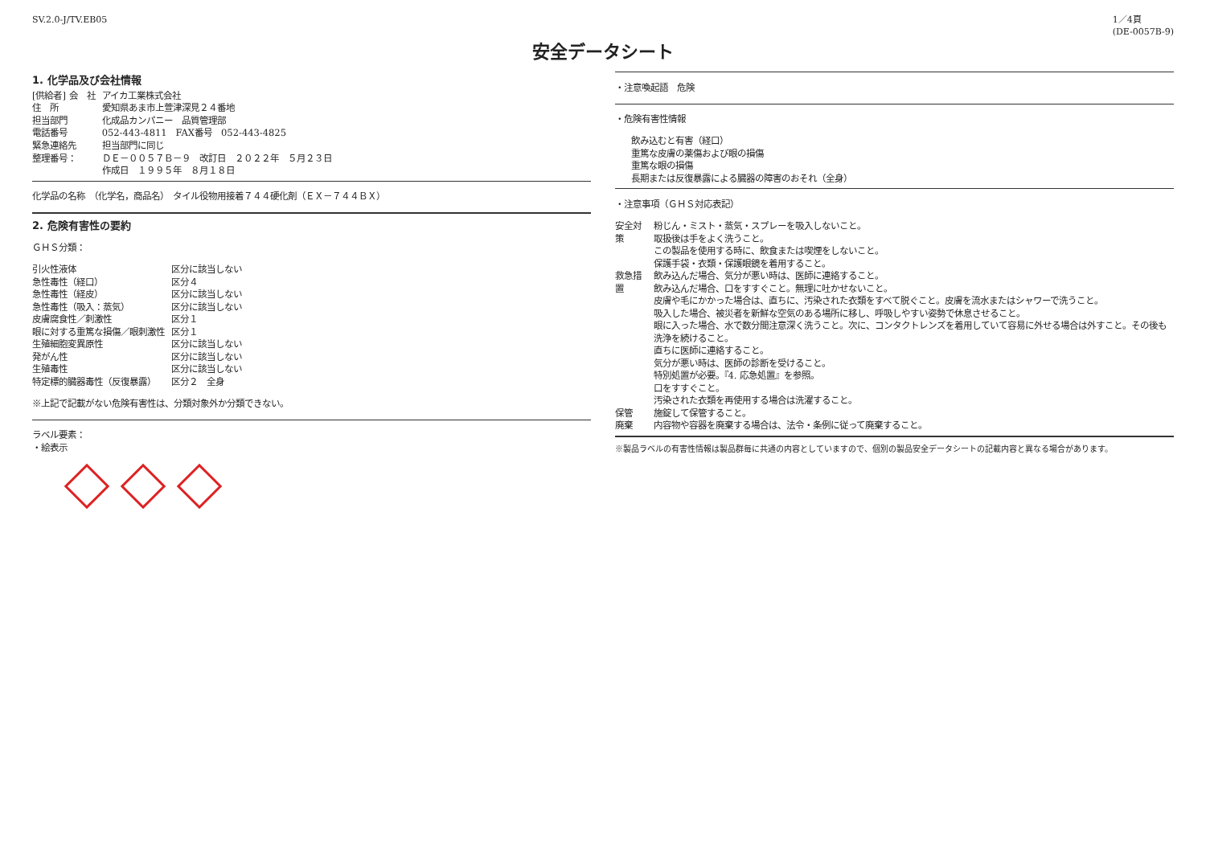SV.2.0-J/TV.EB05 1／4頁
(DE-0057B-9)
安全データシート
1. 化学品及び会社情報
| [供給者] 会 社 | アイカ工業株式会社 |
| 住 所 | 愛知県あま市上萱津深見２４番地 |
| 担当部門 | 化成品カンパニー 品質管理部 |
| 電話番号 | 052-443-4811 FAX番号 052-443-4825 |
| 緊急連絡先 | 担当部門に同じ |
| 整理番号： | ＤＥ－００５７Ｂ－９ 改訂日 ２０２２年 ５月２３日 作成日 １９９５年 ８月１８日 |
化学品の名称　（化学名，商品名）　タイル役物用接着７４４硬化剤（ＥＸ－７４４ＢＸ）
2. 危険有害性の要約
ＧＨＳ分類：
| 引火性液体 | 区分に該当しない |
| 急性毒性（経口） | 区分４ |
| 急性毒性（経皮） | 区分に該当しない |
| 急性毒性（吸入：蒸気） | 区分に該当しない |
| 皮膚腐食性／刺激性 | 区分１ |
| 眼に対する重篤な損傷／眼刺激性 | 区分１ |
| 生殖細胞変異原性 | 区分に該当しない |
| 発がん性 | 区分に該当しない |
| 生殖毒性 | 区分に該当しない |
| 特定標的臓器毒性（反復暴露） | 区分２ 全身 |
※上記で記載がない危険有害性は、分類対象外か分類できない。
ラベル要素：
・絵表示
・注意喚起語　危険
・危険有害性情報
飲み込むと有害（経口）
重篤な皮膚の薬傷および眼の損傷
重篤な眼の損傷
長期または反復暴露による臓器の障害のおそれ（全身）
・注意事項（ＧＨＳ対応表記）
| 安全対策 | 粉じん・ミスト・蒸気・スプレーを吸入しないこと。 取扱後は手をよく洗うこと。 この製品を使用する時に、飲食または喫煙をしないこと。 保護手袋・衣類・保護眼鏡を着用すること。 |
| 救急措置 | 飲み込んだ場合、気分が悪い時は、医師に連絡すること。 飲み込んだ場合、口をすすぐこと。無理に吐かせないこと。 皮膚や毛にかかった場合は、直ちに、汚染された衣類をすべて脱ぐこと。皮膚を流水またはシャワーで洗うこと。 吸入した場合、被災者を新鮮な空気のある場所に移し、呼吸しやすい姿勢で休息させること。 眼に入った場合、水で数分間注意深く洗うこと。次に、コンタクトレンズを着用していて容易に外せる場合は外すこと。その後も洗浄を続けること。 直ちに医師に連絡すること。 気分が悪い時は、医師の診断を受けること。 特別処置が必要。『4. 応急処置』を参照。 口をすすぐこと。 汚染された衣類を再使用する場合は洗濯すること。 |
| 保管 | 施錠して保管すること。 |
| 廃棄 | 内容物や容器を廃棄する場合は、法令・条例に従って廃棄すること。 |
※製品ラベルの有害性情報は製品群毎に共通の内容としていますので、個別の製品安全データシートの記載内容と異なる場合があります。